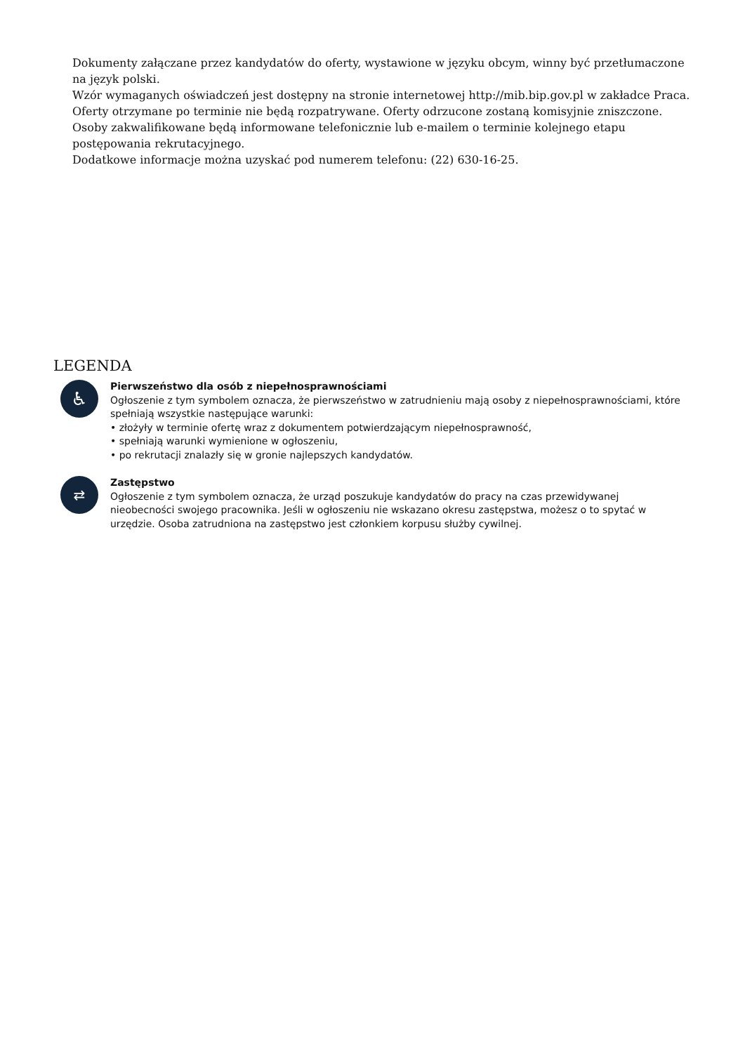Dokumenty załączane przez kandydatów do oferty, wystawione w języku obcym, winny być przetłumaczone na język polski.
Wzór wymaganych oświadczeń jest dostępny na stronie internetowej http://mib.bip.gov.pl w zakładce Praca.
Oferty otrzymane po terminie nie będą rozpatrywane. Oferty odrzucone zostaną komisyjnie zniszczone. Osoby zakwalifikowane będą informowane telefonicznie lub e-mailem o terminie kolejnego etapu postępowania rekrutacyjnego.
Dodatkowe informacje można uzyskać pod numerem telefonu: (22) 630-16-25.
LEGENDA
♿
Pierwszeństwo dla osób z niepełnosprawnościami
Ogłoszenie z tym symbolem oznacza, że pierwszeństwo w zatrudnieniu mają osoby z niepełnosprawnościami, które spełniają wszystkie następujące warunki:
• złożyły w terminie ofertę wraz z dokumentem potwierdzającym niepełnosprawność,
• spełniają warunki wymienione w ogłoszeniu,
• po rekrutacji znalazły się w gronie najlepszych kandydatów.
⇄
Zastępstwo
Ogłoszenie z tym symbolem oznacza, że urząd poszukuje kandydatów do pracy na czas przewidywanej nieobecności swojego pracownika. Jeśli w ogłoszeniu nie wskazano okresu zastępstwa, możesz o to spytać w urzędzie. Osoba zatrudniona na zastępstwo jest członkiem korpusu służby cywilnej.